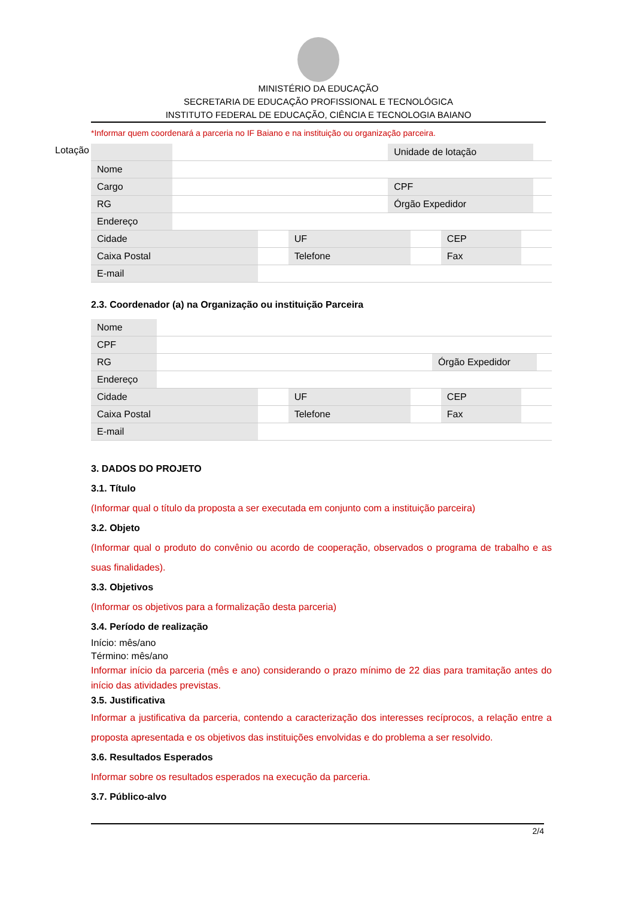MINISTÉRIO DA EDUCAÇÃO
SECRETARIA DE EDUCAÇÃO PROFISSIONAL E TECNOLÓGICA
INSTITUTO FEDERAL DE EDUCAÇÃO, CIÊNCIA E TECNOLOGIA BAIANO
*Informar quem coordenará a parceria no IF Baiano e na instituição ou organização parceira.
Lotação
| | | Unidade de lotação | |
| Nome | | | |
| Cargo | | CPF | |
| RG | | Órgão Expedidor | |
| Endereço | | | |
| Cidade | | UF | | CEP | |
| Caixa Postal | | Telefone | | Fax | |
| E-mail | | | | | |
2.3. Coordenador (a) na Organização ou instituição Parceira
| Nome | | | |
| CPF | | | |
| RG | | Órgão Expedidor | |
| Endereço | | | |
| Cidade | | UF | | CEP | |
| Caixa Postal | | Telefone | | Fax | |
| E-mail | | | | | |
3. DADOS DO PROJETO
3.1. Título
(Informar qual o título da proposta a ser executada em conjunto com a instituição parceira)
3.2. Objeto
(Informar qual o produto do convênio ou acordo de cooperação, observados o programa de trabalho e as suas finalidades).
3.3. Objetivos
(Informar os objetivos para a formalização desta parceria)
3.4. Período de realização
Início: mês/ano
Término: mês/ano
Informar início da parceria (mês e ano) considerando o prazo mínimo de 22 dias para tramitação antes do início das atividades previstas.
3.5. Justificativa
Informar a justificativa da parceria, contendo a caracterização dos interesses recíprocos, a relação entre a proposta apresentada e os objetivos das instituições envolvidas e do problema a ser resolvido.
3.6. Resultados Esperados
Informar sobre os resultados esperados na execução da parceria.
3.7. Público-alvo
2/4